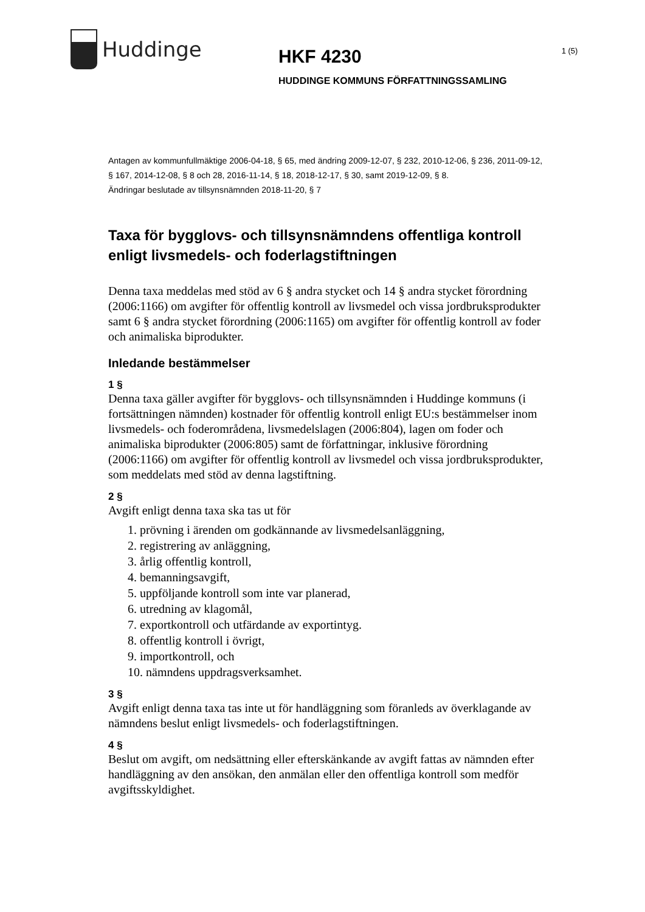Huddinge
HKF 4230
HUDDINGE KOMMUNS FÖRFATTNINGSSAMLING
1 (5)
Antagen av kommunfullmäktige 2006-04-18, § 65, med ändring 2009-12-07, § 232, 2010-12-06, § 236, 2011-09-12, § 167, 2014-12-08, § 8 och 28, 2016-11-14, § 18, 2018-12-17, § 30, samt 2019-12-09, § 8.
Ändringar beslutade av tillsynsnämnden 2018-11-20, § 7
Taxa för bygglovs- och tillsynsnämndens offentliga kontroll enligt livsmedels- och foderlagstiftningen
Denna taxa meddelas med stöd av 6 § andra stycket och 14 § andra stycket förordning (2006:1166) om avgifter för offentlig kontroll av livsmedel och vissa jordbruksprodukter samt 6 § andra stycket förordning (2006:1165) om avgifter för offentlig kontroll av foder och animaliska biprodukter.
Inledande bestämmelser
1 §
Denna taxa gäller avgifter för bygglovs- och tillsynsnämnden i Huddinge kommuns (i fortsättningen nämnden) kostnader för offentlig kontroll enligt EU:s bestämmelser inom livsmedels- och foderområdena, livsmedelslagen (2006:804), lagen om foder och animaliska biprodukter (2006:805) samt de författningar, inklusive förordning (2006:1166) om avgifter för offentlig kontroll av livsmedel och vissa jordbruksprodukter, som meddelats med stöd av denna lagstiftning.
2 §
Avgift enligt denna taxa ska tas ut för
1. prövning i ärenden om godkännande av livsmedelsanläggning,
2. registrering av anläggning,
3. årlig offentlig kontroll,
4. bemanningsavgift,
5. uppföljande kontroll som inte var planerad,
6. utredning av klagomål,
7. exportkontroll och utfärdande av exportintyg.
8. offentlig kontroll i övrigt,
9. importkontroll, och
10. nämndens uppdragsverksamhet.
3 §
Avgift enligt denna taxa tas inte ut för handläggning som föranleds av överklagande av nämndens beslut enligt livsmedels- och foderlagstiftningen.
4 §
Beslut om avgift, om nedsättning eller efterskänkande av avgift fattas av nämnden efter handläggning av den ansökan, den anmälan eller den offentliga kontroll som medför avgiftsskyldighet.